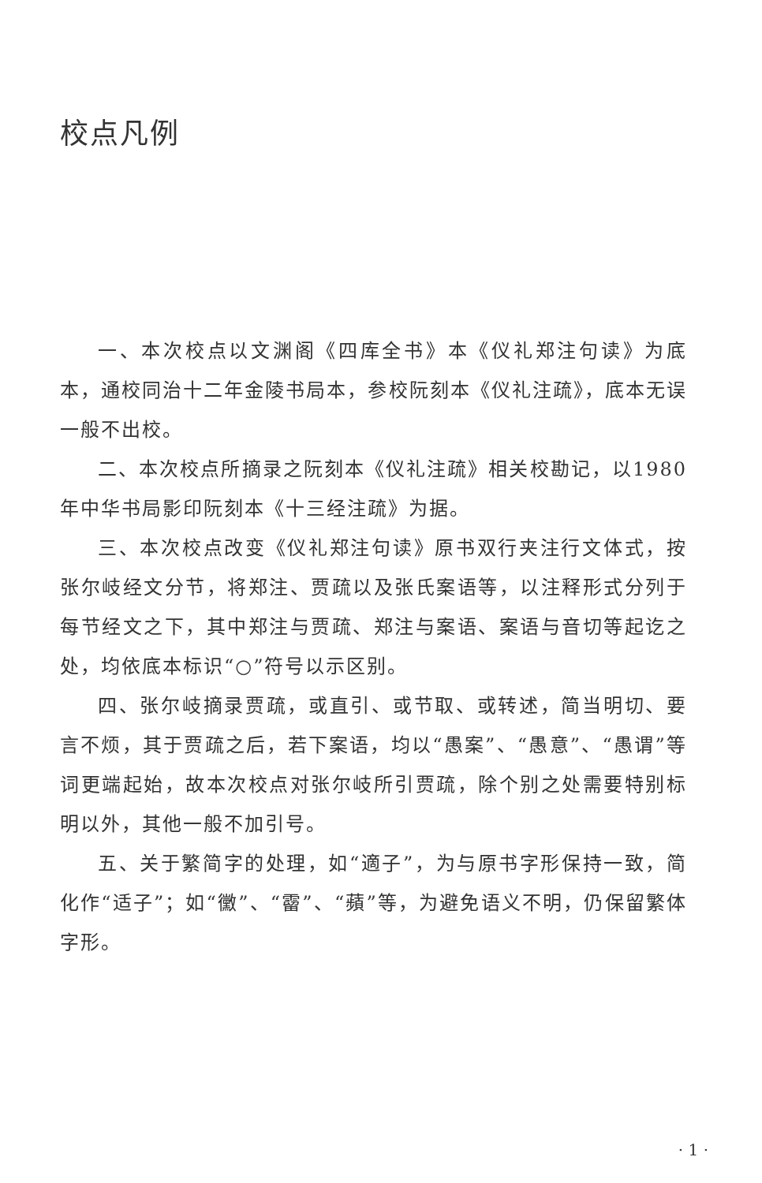校点凡例
一、本次校点以文渊阁《四库全书》本《仪礼郑注句读》为底本，通校同治十二年金陵书局本，参校阮刻本《仪礼注疏》，底本无误一般不出校。
二、本次校点所摘录之阮刻本《仪礼注疏》相关校勘记，以1980年中华书局影印阮刻本《十三经注疏》为据。
三、本次校点改变《仪礼郑注句读》原书双行夹注行文体式，按张尔岐经文分节，将郑注、贾疏以及张氏案语等，以注释形式分列于每节经文之下，其中郑注与贾疏、郑注与案语、案语与音切等起讫之处，均依底本标识“○”符号以示区别。
四、张尔岐摘录贾疏，或直引、或节取、或转述，简当明切、要言不烦，其于贾疏之后，若下案语，均以“愚案”、“愚意”、“愚谓”等词更端起始，故本次校点对张尔岐所引贾疏，除个别之处需要特别标明以外，其他一般不加引号。
五、关于繁简字的处理，如“適子”，为与原书字形保持一致，简化作“适子”；如“黴”、“霤”、“蘋”等，为避免语义不明，仍保留繁体字形。
· 1 ·